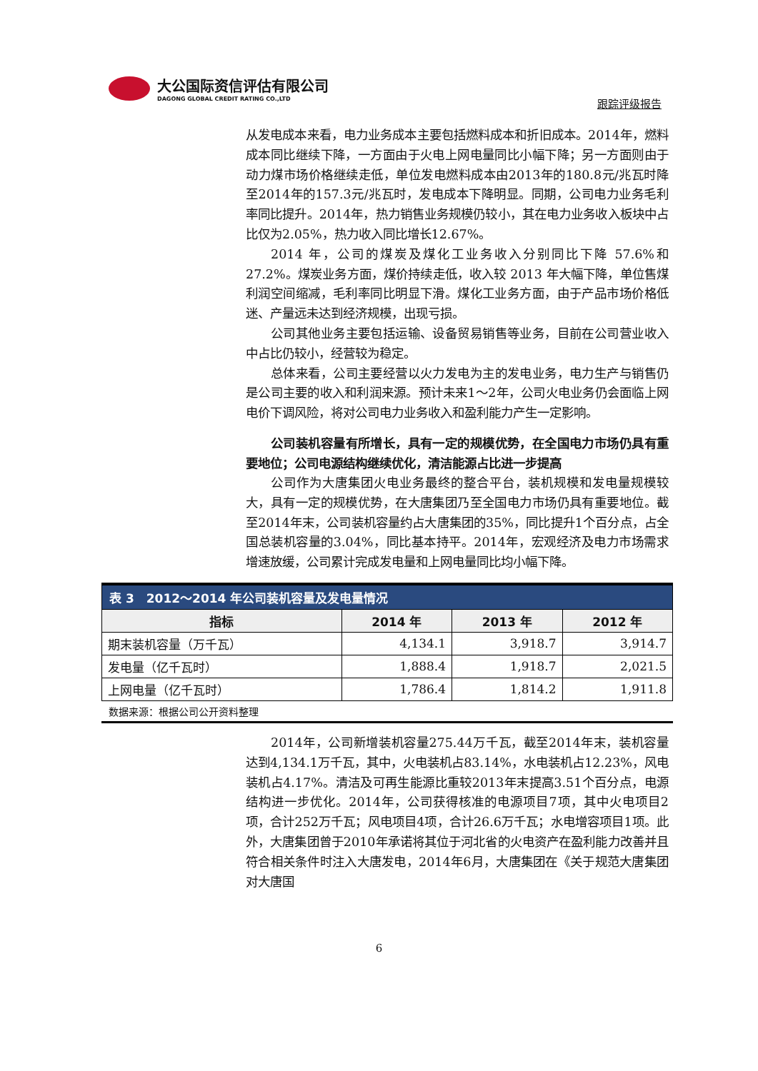大公国际资信评估有限公司
DAGONG GLOBAL CREDIT RATING CO.,LTD
跟踪评级报告
从发电成本来看，电力业务成本主要包括燃料成本和折旧成本。2014年，燃料成本同比继续下降，一方面由于火电上网电量同比小幅下降；另一方面则由于动力煤市场价格继续走低，单位发电燃料成本由2013年的180.8元/兆瓦时降至2014年的157.3元/兆瓦时，发电成本下降明显。同期，公司电力业务毛利率同比提升。2014年，热力销售业务规模仍较小，其在电力业务收入板块中占比仅为2.05%，热力收入同比增长12.67%。
2014 年，公司的煤炭及煤化工业务收入分别同比下降 57.6%和27.2%。煤炭业务方面，煤价持续走低，收入较 2013 年大幅下降，单位售煤利润空间缩减，毛利率同比明显下滑。煤化工业务方面，由于产品市场价格低迷、产量远未达到经济规模，出现亏损。
公司其他业务主要包括运输、设备贸易销售等业务，目前在公司营业收入中占比仍较小，经营较为稳定。
总体来看，公司主要经营以火力发电为主的发电业务，电力生产与销售仍是公司主要的收入和利润来源。预计未来1～2年，公司火电业务仍会面临上网电价下调风险，将对公司电力业务收入和盈利能力产生一定影响。
公司装机容量有所增长，具有一定的规模优势，在全国电力市场仍具有重要地位；公司电源结构继续优化，清洁能源占比进一步提高
公司作为大唐集团火电业务最终的整合平台，装机规模和发电量规模较大，具有一定的规模优势，在大唐集团乃至全国电力市场仍具有重要地位。截至2014年末，公司装机容量约占大唐集团的35%，同比提升1个百分点，占全国总装机容量的3.04%，同比基本持平。2014年，宏观经济及电力市场需求增速放缓，公司累计完成发电量和上网电量同比均小幅下降。
| 表 3 2012～2014 年公司装机容量及发电量情况 | | | |
| --- | --- | --- | --- |
| 指标 | 2014 年 | 2013 年 | 2012 年 |
| 期末装机容量（万千瓦） | 4,134.1 | 3,918.7 | 3,914.7 |
| 发电量（亿千瓦时） | 1,888.4 | 1,918.7 | 2,021.5 |
| 上网电量（亿千瓦时） | 1,786.4 | 1,814.2 | 1,911.8 |
数据来源：根据公司公开资料整理
2014年，公司新增装机容量275.44万千瓦，截至2014年末，装机容量达到4,134.1万千瓦，其中，火电装机占83.14%，水电装机占12.23%，风电装机占4.17%。清洁及可再生能源比重较2013年末提高3.51个百分点，电源结构进一步优化。2014年，公司获得核准的电源项目7项，其中火电项目2项，合计252万千瓦；风电项目4项，合计26.6万千瓦；水电增容项目1项。此外，大唐集团曾于2010年承诺将其位于河北省的火电资产在盈利能力改善并且符合相关条件时注入大唐发电，2014年6月，大唐集团在《关于规范大唐集团对大唐国
6